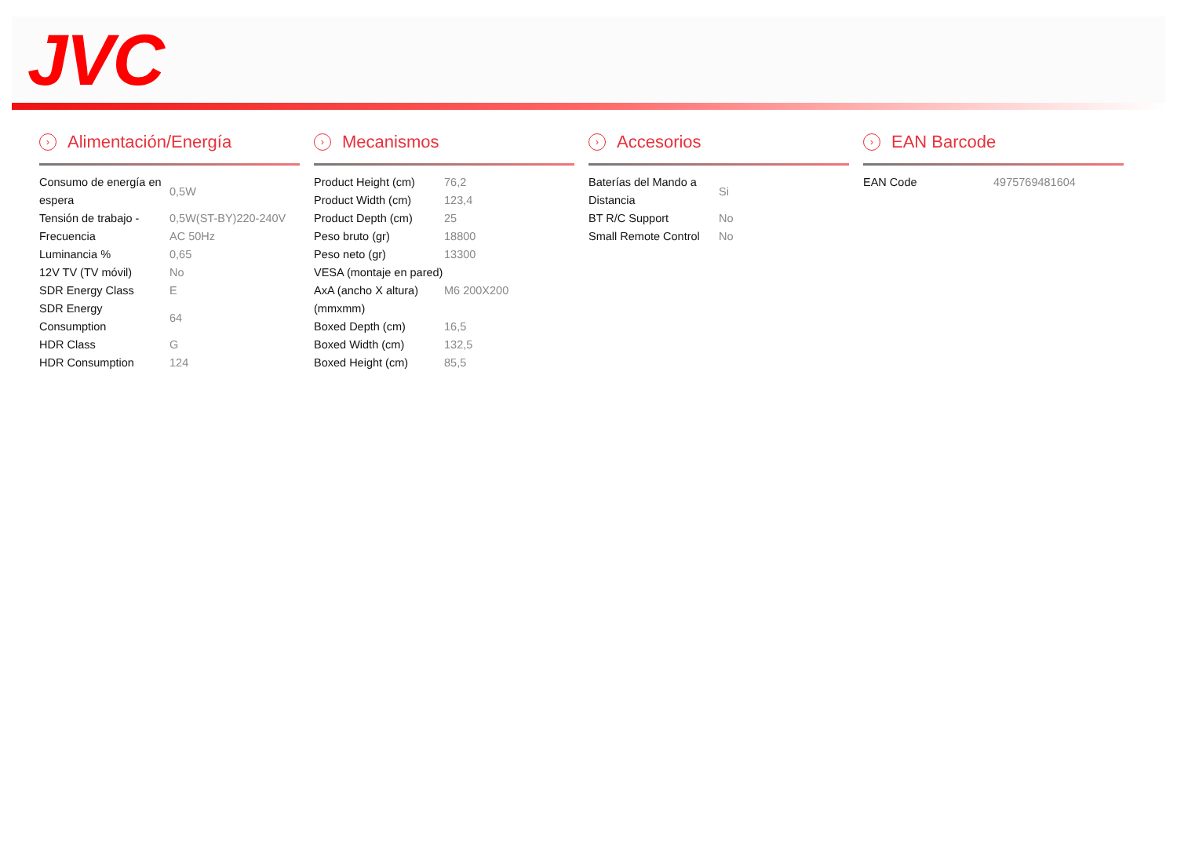JVC
› Alimentación/Energía
| Consumo de energía en espera | 0,5W |
| Tensión de trabajo - Frecuencia | 0,5W(ST-BY)220-240V AC 50Hz |
| Luminancia % | 0,65 |
| 12V TV (TV móvil) | No |
| SDR Energy Class | E |
| SDR Energy Consumption | 64 |
| HDR Class | G |
| HDR Consumption | 124 |
› Mecanismos
| Product Height (cm) | 76,2 |
| Product Width (cm) | 123,4 |
| Product Depth (cm) | 25 |
| Peso bruto (gr) | 18800 |
| Peso neto (gr) | 13300 |
| VESA (montaje en pared) AxA (ancho X altura) (mmxmm) | M6 200X200 |
| Boxed Depth (cm) | 16,5 |
| Boxed Width (cm) | 132,5 |
| Boxed Height (cm) | 85,5 |
› Accesorios
| Baterías del Mando a Distancia | Si |
| BT R/C Support | No |
| Small Remote Control | No |
› EAN Barcode
| EAN Code | 4975769481604 |